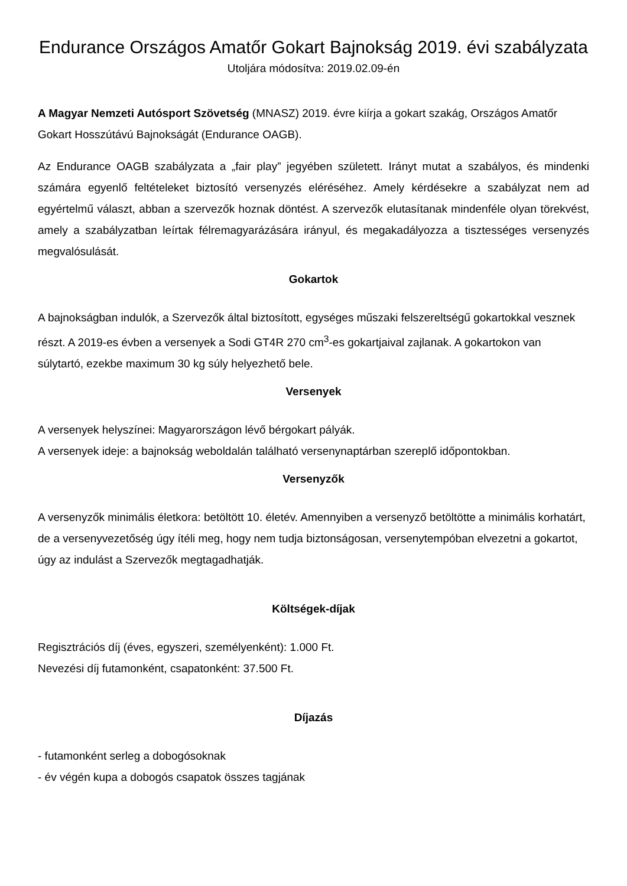Endurance Országos Amatőr Gokart Bajnokság 2019. évi szabályzata
Utoljára módosítva: 2019.02.09-én
A Magyar Nemzeti Autósport Szövetség (MNASZ) 2019. évre kiírja a gokart szakág, Országos Amatőr Gokart Hosszútávú Bajnokságát (Endurance OAGB).
Az Endurance OAGB szabályzata a „fair play” jegyében született. Irányt mutat a szabályos, és mindenki számára egyenlő feltételeket biztosító versenyzés eléréséhez. Amely kérdésekre a szabályzat nem ad egyértelmű választ, abban a szervezők hoznak döntést. A szervezők elutasítanak mindenféle olyan törekvést, amely a szabályzatban leírtak félremagyarázására irányul, és megakadályozza a tisztességes versenyzés megvalósulását.
Gokartok
A bajnokságban indulók, a Szervezők által biztosított, egységes műszaki felszereltségű gokartokkal vesznek részt. A 2019-es évben a versenyek a Sodi GT4R 270 cm<sup>3</sup>-es gokartjaival zajlanak. A gokartokon van súlytartó, ezekbe maximum 30 kg súly helyezhető bele.
Versenyek
A versenyek helyszínei: Magyarországon lévő bérgokart pályák.
A versenyek ideje: a bajnokság weboldalán található versenynaptárban szereplő időpontokban.
Versenyzők
A versenyzők minimális életkora: betöltött 10. életév. Amennyiben a versenyző betöltötte a minimális korhatárt, de a versenyvezetőség úgy ítéli meg, hogy nem tudja biztonságosan, versenytempóban elvezetni a gokartot, úgy az indulást a Szervezők megtagadhatják.
Költségek-díjak
Regisztrációs díj (éves, egyszeri, személyenként): 1.000 Ft.
Nevezési díj futamonként, csapatonként: 37.500 Ft.
Díjazás
- futamonként serleg a dobogósoknak
- év végén kupa a dobogós csapatok összes tagjának